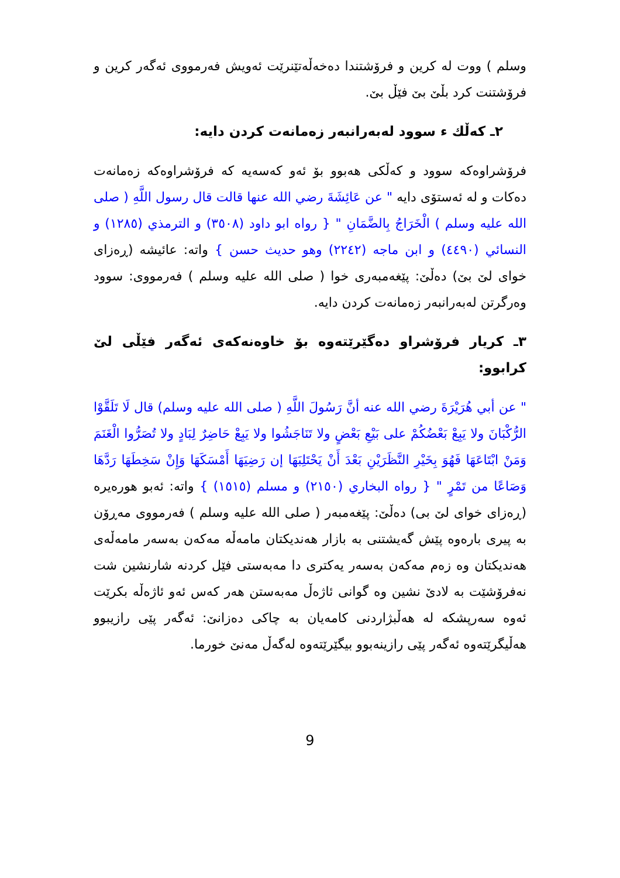وسلم ) ووت له كرين و فرۆشتندا دەخەڵەتێنرێت ئەويش فەرمووى ئەگەر كرين و فرۆشتنت كرد بڵێ بێ فێڵ بێ.
٢ـ كەڵك ء سوود لەبەرانبەر زەمانەت كردن دايە:
فرۆشراوەكە سوود و كەڵكى هەبوو بۆ ئەو كەسەيە كە فرۆشراوەكە زەمانەت دەكات و لە ئەستۆى دايە " عن عَائِشَةَ رضي الله عنها قالت قال رسول اللَّهِ ( صلى الله عليه وسلم ) الْخَرَاجُ بِالضَّمَانِ " { رواه ابو داود (٣٥٠٨) و الترمذي (١٢٨٥) و النسائي (٤٤٩٠) و ابن ماجه (٢٢٤٢) وهو حديث حسن } واته: عائيشە (ڕەزاى خواى لێ بێ) دەڵێ: پێغەمبەرى خوا ( صلى الله عليه وسلم ) فەرمووى: سوود وەرگرتن لەبەرانبەر زەمانەت كردن دايە.
٣ـ كريار فرۆشراو دەگێرێتەوە بۆ خاوەنەكەى ئەگەر فێڵى لێ كرابوو:
" عن أبي هُرَيْرَةَ رضي الله عنه أنَّ رَسُولَ اللَّهِ ( صلى الله عليه وسلم) قال لَا تَلَقَّوْا الرُّكْبَانَ ولا يَبِعْ بَعْضُكُمْ على بَيْعِ بَعْضٍ ولا تَنَاجَشُوا ولا يَبِعْ حَاضِرٌ لِبَادٍ ولا تُصَرُّوا الْغَنَمَ وَمَنْ ابْتَاعَهَا فَهُوَ بِخَيْرِ النَّظَرَيْنِ بَعْدَ أَنْ يَحْتَلِبَهَا إن رَضِيَهَا أَمْسَكَهَا وَإِنْ سَخِطَهَا رَدَّهَا وَصَاعًا من تَمْرٍ " { رواه البخاري (٢١٥٠) و مسلم (١٥١٥) } واته: ئەبو هورەيرە (ڕەزاى خواى لێ بى) دەڵێ: پێغەمبەر ( صلى الله عليه وسلم ) فەرمووى مەڕۆن بە پيرى بارەوە پێش گەيشتنى بە بازار هەنديكتان مامەڵە مەكەن بەسەر مامەڵەى هەنديكتان وە زەم مەكەن بەسەر يەكترى دا مەبەستى فێل كردنە شارنشين شت نەفرۆشێت بە لادێ نشين وە گوانى ئاژەڵ مەبەستن هەر كەس ئەو ئاژەڵە بكرێت ئەوە سەرپشكە لە هەڵبژاردنى كامەيان بە چاكى دەزانێ: ئەگەر پێى رازيبوو هەڵيگرێتەوە ئەگەر پێى رازينەبوو بيگێرێتەوە لەگەڵ مەنێ خورما.
9